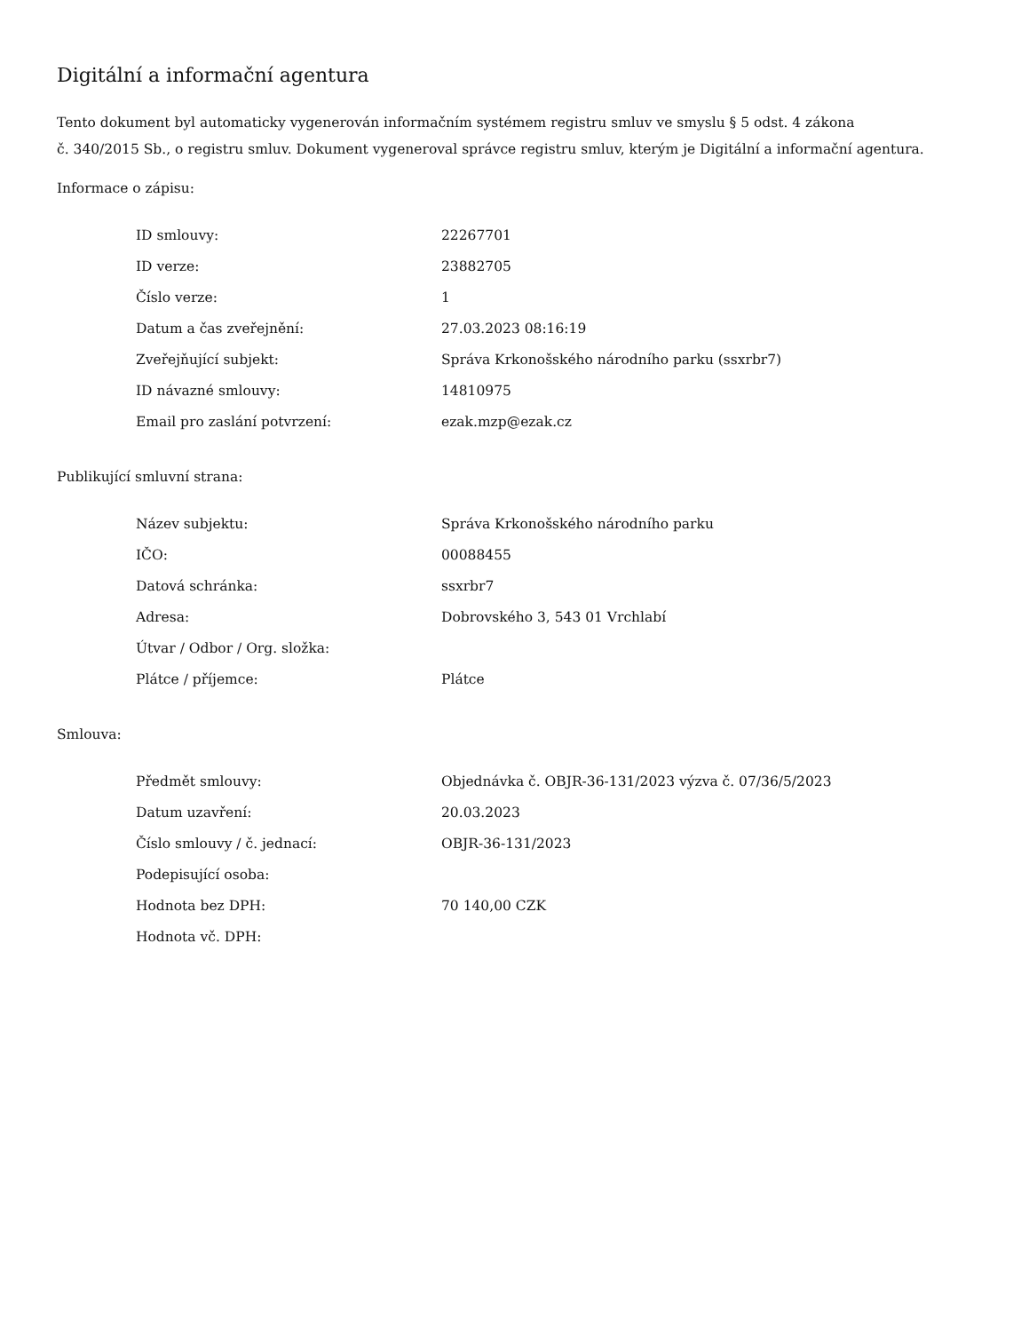Digitální a informační agentura
Tento dokument byl automaticky vygenerován informačním systémem registru smluv ve smyslu § 5 odst. 4 zákona
č. 340/2015 Sb., o registru smluv. Dokument vygeneroval správce registru smluv, kterým je Digitální a informační agentura.
Informace o zápisu:
| ID smlouvy: | 22267701 |
| ID verze: | 23882705 |
| Číslo verze: | 1 |
| Datum a čas zveřejnění: | 27.03.2023 08:16:19 |
| Zveřejňující subjekt: | Správa Krkonošského národního parku (ssxrbr7) |
| ID návazné smlouvy: | 14810975 |
| Email pro zaslání potvrzení: | ezak.mzp@ezak.cz |
Publikující smluvní strana:
| Název subjektu: | Správa Krkonošského národního parku |
| IČO: | 00088455 |
| Datová schránka: | ssxrbr7 |
| Adresa: | Dobrovského 3, 543 01 Vrchlabí |
| Útvar / Odbor / Org. složka: | |
| Plátce / příjemce: | Plátce |
Smlouva:
| Předmět smlouvy: | Objednávka č. OBJR-36-131/2023 výzva č. 07/36/5/2023 |
| Datum uzavření: | 20.03.2023 |
| Číslo smlouvy / č. jednací: | OBJR-36-131/2023 |
| Podepisující osoba: | |
| Hodnota bez DPH: | 70 140,00 CZK |
| Hodnota vč. DPH: | |